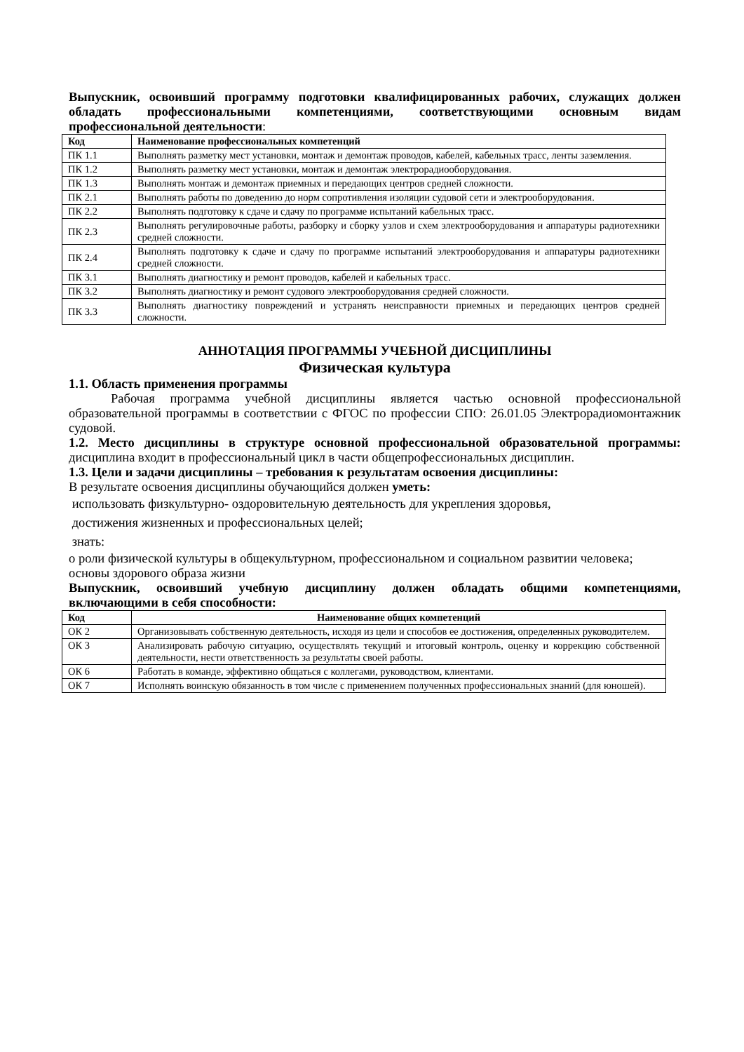Выпускник, освоивший программу подготовки квалифицированных рабочих, служащих должен обладать профессиональными компетенциями, соответствующими основным видам профессиональной деятельности:
| Код | Наименование профессиональных компетенций |
| --- | --- |
| ПК 1.1 | Выполнять разметку мест установки, монтаж и демонтаж проводов, кабелей, кабельных трасс, ленты заземления. |
| ПК 1.2 | Выполнять разметку мест установки, монтаж и демонтаж электрорадиооборудования. |
| ПК 1.3 | Выполнять монтаж и демонтаж приемных и передающих центров средней сложности. |
| ПК 2.1 | Выполнять работы по доведению до норм сопротивления изоляции судовой сети и электрооборудования. |
| ПК 2.2 | Выполнять подготовку к сдаче и сдачу по программе испытаний кабельных трасс. |
| ПК 2.3 | Выполнять регулировочные работы, разборку и сборку узлов и схем электрооборудования и аппаратуры радиотехники средней сложности. |
| ПК 2.4 | Выполнять подготовку к сдаче и сдачу по программе испытаний электрооборудования и аппаратуры радиотехники средней сложности. |
| ПК 3.1 | Выполнять диагностику и ремонт проводов, кабелей и кабельных трасс. |
| ПК 3.2 | Выполнять диагностику и ремонт судового электрооборудования средней сложности. |
| ПК 3.3 | Выполнять диагностику повреждений и устранять неисправности приемных и передающих центров средней сложности. |
АННОТАЦИЯ ПРОГРАММЫ УЧЕБНОЙ ДИСЦИПЛИНЫ
Физическая культура
1.1. Область применения программы
Рабочая программа учебной дисциплины является частью основной профессиональной образовательной программы в соответствии с ФГОС по профессии СПО: 26.01.05 Электрорадиомонтажник судовой.
1.2. Место дисциплины в структуре основной профессиональной образовательной программы: дисциплина входит в профессиональный цикл в части общепрофессиональных дисциплин.
1.3. Цели и задачи дисциплины – требования к результатам освоения дисциплины:
В результате освоения дисциплины обучающийся должен уметь:
использовать физкультурно- оздоровительную деятельность для укрепления здоровья,
достижения жизненных и профессиональных целей;
знать:
о роли физической культуры в общекультурном, профессиональном и социальном развитии человека;
основы здорового образа жизни
Выпускник, освоивший учебную дисциплину должен обладать общими компетенциями, включающими в себя способности:
| Код | Наименование общих компетенций |
| --- | --- |
| ОК 2 | Организовывать собственную деятельность, исходя из цели и способов ее достижения, определенных руководителем. |
| ОК 3 | Анализировать рабочую ситуацию, осуществлять текущий и итоговый контроль, оценку и коррекцию собственной деятельности, нести ответственность за результаты своей работы. |
| ОК 6 | Работать в команде, эффективно общаться с коллегами, руководством, клиентами. |
| ОК 7 | Исполнять воинскую обязанность в том числе с применением полученных профессиональных знаний (для юношей). |